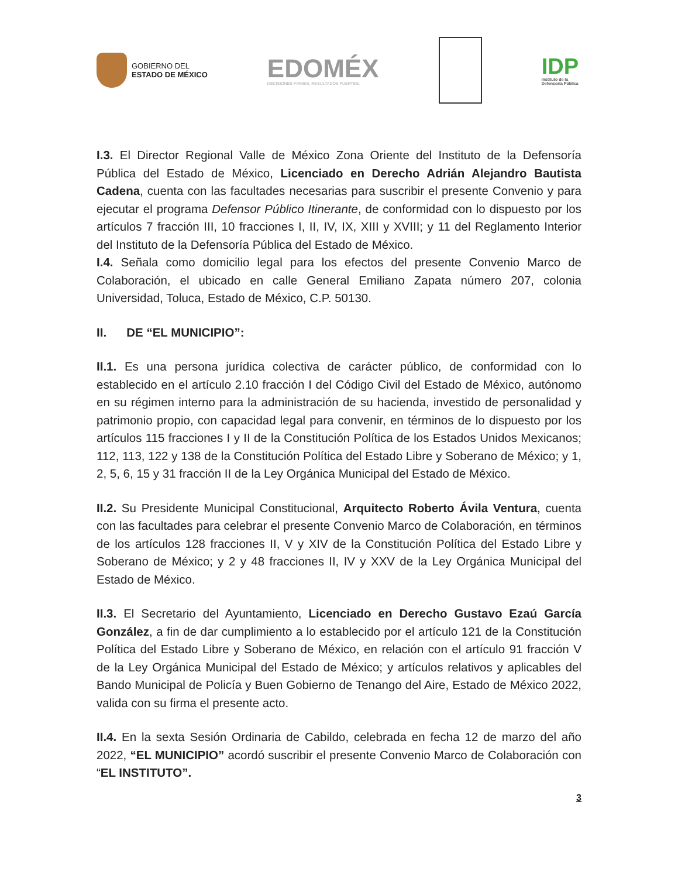GOBIERNO DEL
ESTADO DE MÉXICO
EDOMÉX
DECISIONES FIRMES, RESULTADOS FUERTES.
IDP
Instituto de la
Defensoría Pública
I.3. El Director Regional Valle de México Zona Oriente del Instituto de la Defensoría Pública del Estado de México, Licenciado en Derecho Adrián Alejandro Bautista Cadena, cuenta con las facultades necesarias para suscribir el presente Convenio y para ejecutar el programa Defensor Público Itinerante, de conformidad con lo dispuesto por los artículos 7 fracción III, 10 fracciones I, II, IV, IX, XIII y XVIII; y 11 del Reglamento Interior del Instituto de la Defensoría Pública del Estado de México.
I.4. Señala como domicilio legal para los efectos del presente Convenio Marco de Colaboración, el ubicado en calle General Emiliano Zapata número 207, colonia Universidad, Toluca, Estado de México, C.P. 50130.
II. DE “EL MUNICIPIO”:
II.1. Es una persona jurídica colectiva de carácter público, de conformidad con lo establecido en el artículo 2.10 fracción I del Código Civil del Estado de México, autónomo en su régimen interno para la administración de su hacienda, investido de personalidad y patrimonio propio, con capacidad legal para convenir, en términos de lo dispuesto por los artículos 115 fracciones I y II de la Constitución Política de los Estados Unidos Mexicanos; 112, 113, 122 y 138 de la Constitución Política del Estado Libre y Soberano de México; y 1, 2, 5, 6, 15 y 31 fracción II de la Ley Orgánica Municipal del Estado de México.
II.2. Su Presidente Municipal Constitucional, Arquitecto Roberto Ávila Ventura, cuenta con las facultades para celebrar el presente Convenio Marco de Colaboración, en términos de los artículos 128 fracciones II, V y XIV de la Constitución Política del Estado Libre y Soberano de México; y 2 y 48 fracciones II, IV y XXV de la Ley Orgánica Municipal del Estado de México.
II.3. El Secretario del Ayuntamiento, Licenciado en Derecho Gustavo Ezaú García González, a fin de dar cumplimiento a lo establecido por el artículo 121 de la Constitución Política del Estado Libre y Soberano de México, en relación con el artículo 91 fracción V de la Ley Orgánica Municipal del Estado de México; y artículos relativos y aplicables del Bando Municipal de Policía y Buen Gobierno de Tenango del Aire, Estado de México 2022, valida con su firma el presente acto.
II.4. En la sexta Sesión Ordinaria de Cabildo, celebrada en fecha 12 de marzo del año 2022, “EL MUNICIPIO” acordó suscribir el presente Convenio Marco de Colaboración con “EL INSTITUTO”.
3